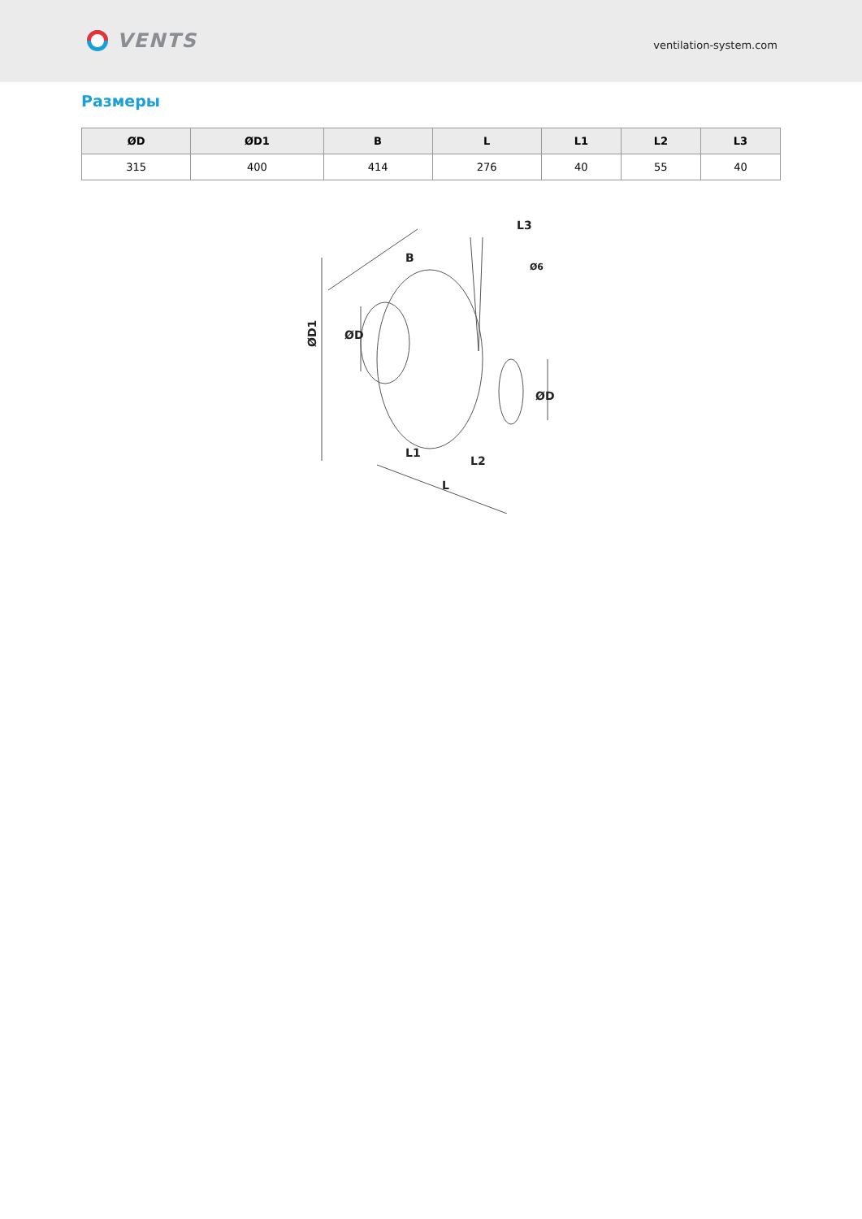VENTS
ventilation-system.com
Размеры
| ØD | ØD1 | B | L | L1 | L2 | L3 |
| --- | --- | --- | --- | --- | --- | --- |
| 315 | 400 | 414 | 276 | 40 | 55 | 40 |
ØD1
ØD
ØD
B
L3
Ø6
L1
L2
L